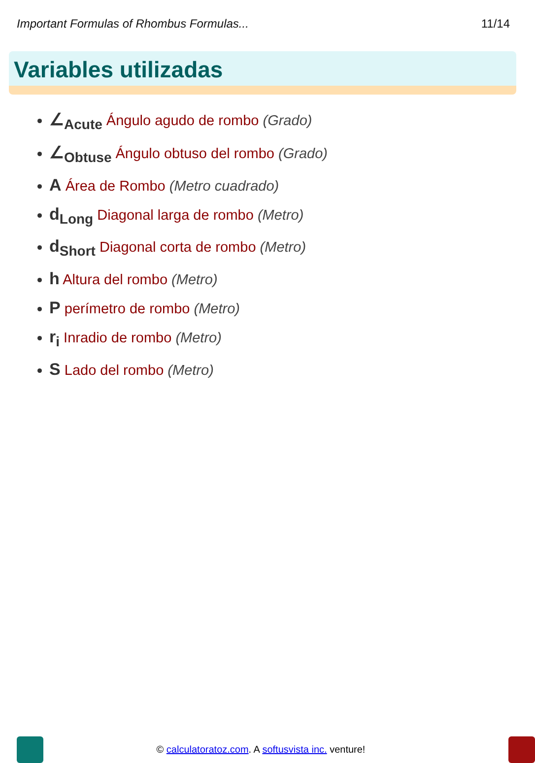Important Formulas of Rhombus Formulas... 11/14
Variables utilizadas
∠<sub>Acute</sub> Ángulo agudo de rombo (Grado)
∠<sub>Obtuse</sub> Ángulo obtuso del rombo (Grado)
A Área de Rombo (Metro cuadrado)
d<sub>Long</sub> Diagonal larga de rombo (Metro)
d<sub>Short</sub> Diagonal corta de rombo (Metro)
h Altura del rombo (Metro)
P perímetro de rombo (Metro)
r<sub>i</sub> Inradio de rombo (Metro)
S Lado del rombo (Metro)
© calculatoratoz.com. A softusvista inc. venture!